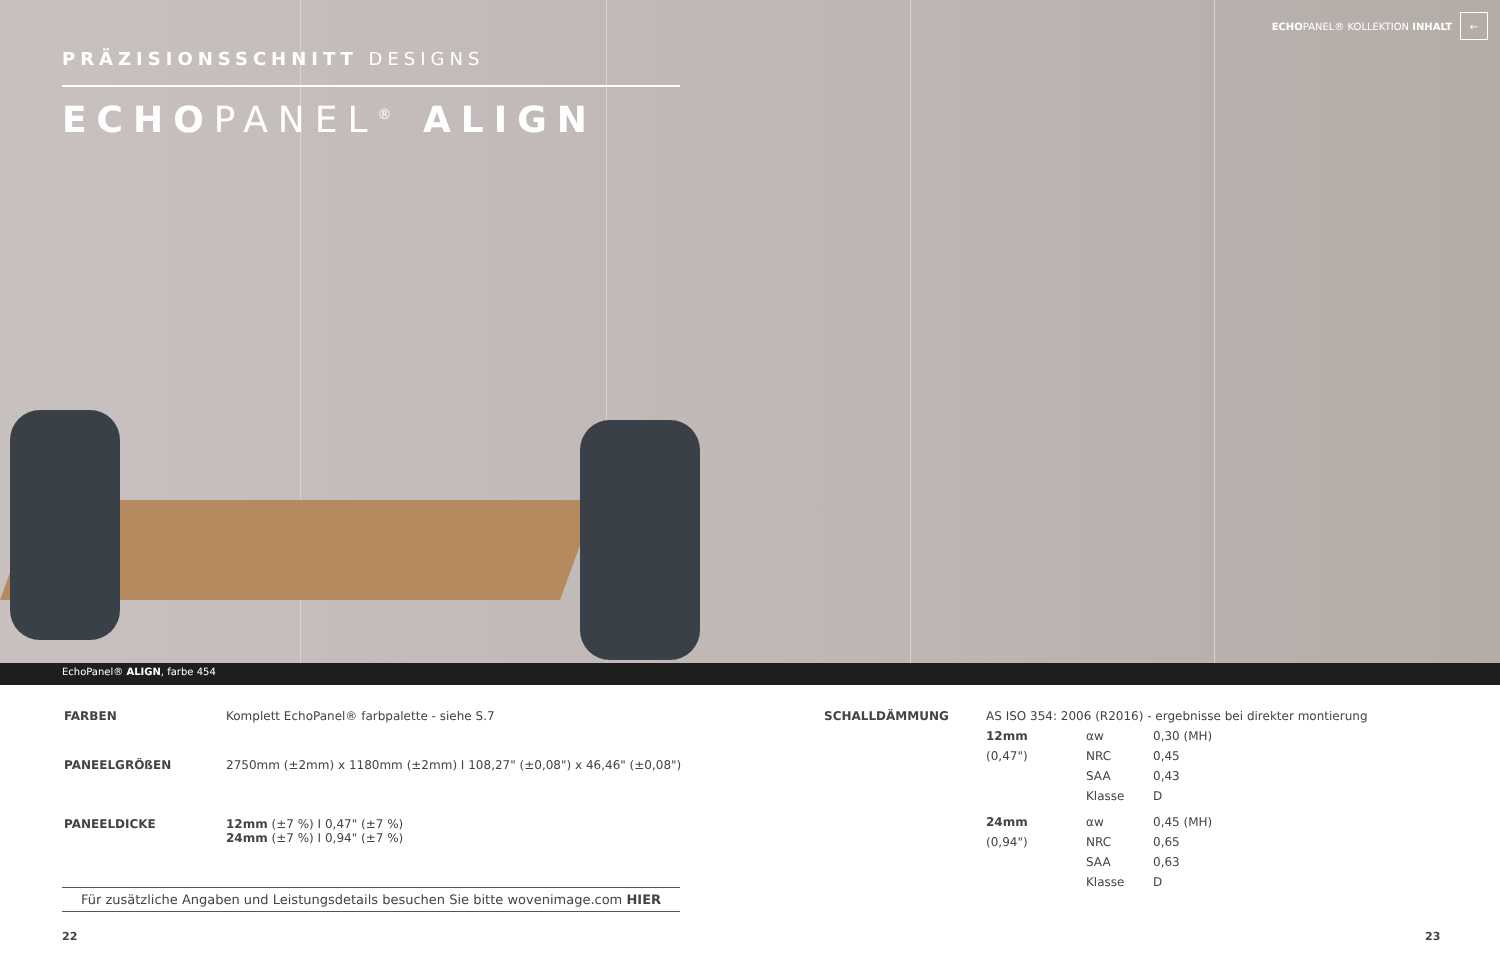PRÄZISIONSSCHNITT DESIGNS
ECHOPANEL<sup>®</sup> ALIGN
ECHOPANEL® KOLLEKTION INHALT ←
EchoPanel® ALIGN, farbe 454
| FARBEN | Komplett EchoPanel® farbpalette - siehe S.7 |
| PANEELGRÖßEN | 2750mm (±2mm) x 1180mm (±2mm) I 108,27" (±0,08") x 46,46" (±0,08") |
| PANEELDICKE | 12mm (±7 %) I 0,47" (±7 %) 24mm (±7 %) I 0,94" (±7 %) |
| SCHALLDÄMMUNG | AS ISO 354: 2006 (R2016) - ergebnisse bei direkter montierung | | |
| | 12mm | αw | 0,30 (MH) |
| | (0,47") | NRC | 0,45 |
| | | SAA | 0,43 |
| | | Klasse | D |
| | 24mm | αw | 0,45 (MH) |
| | (0,94") | NRC | 0,65 |
| | | SAA | 0,63 |
| | | Klasse | D |
Für zusätzliche Angaben und Leistungsdetails besuchen Sie bitte wovenimage.com HIER
22 23